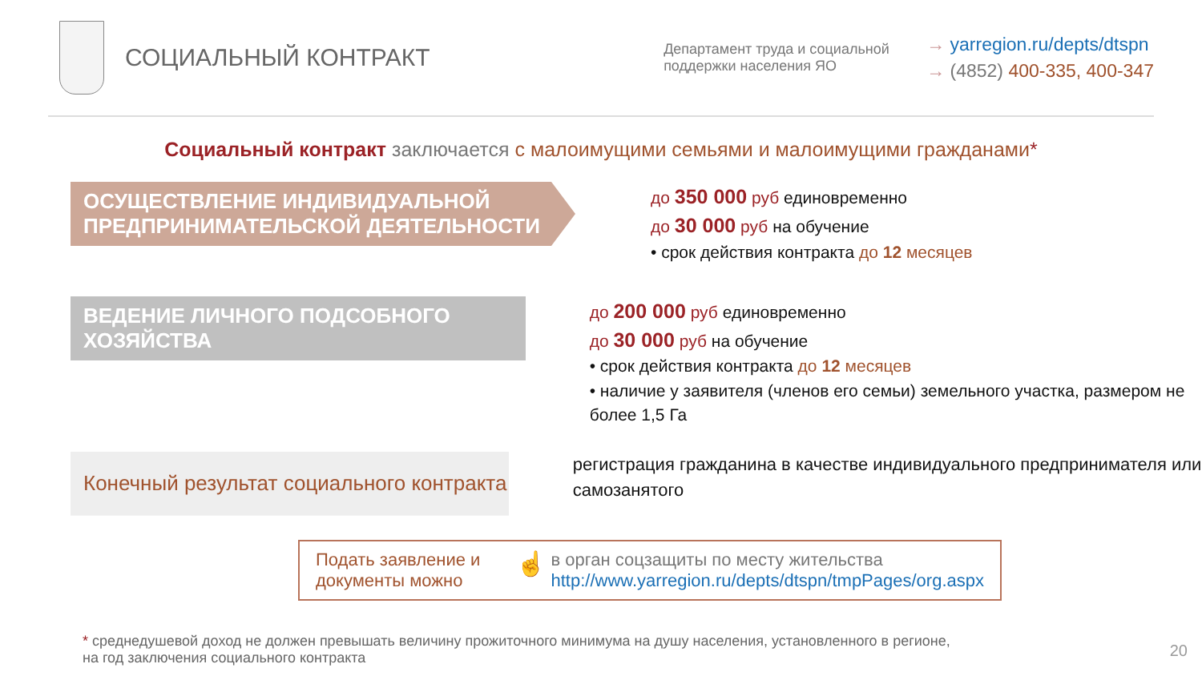СОЦИАЛЬНЫЙ КОНТРАКТ
Департамент труда и социальной поддержки населения ЯО
→ yarregion.ru/depts/dtspn
→ (4852) 400-335, 400-347
Социальный контракт заключается с малоимущими семьями и малоимущими гражданами*
ОСУЩЕСТВЛЕНИЕ ИНДИВИДУАЛЬНОЙ
ПРЕДПРИНИМАТЕЛЬСКОЙ ДЕЯТЕЛЬНОСТИ
до 350 000 руб единовременно
до 30 000 руб на обучение
• срок действия контракта до 12 месяцев
ВЕДЕНИЕ ЛИЧНОГО ПОДСОБНОГО
ХОЗЯЙСТВА
до 200 000 руб единовременно
до 30 000 руб на обучение
• срок действия контракта до 12 месяцев
• наличие у заявителя (членов его семьи) земельного участка, размером не более 1,5 Га
Конечный результат социального контракта
регистрация гражданина в качестве индивидуального предпринимателя или самозанятого
Подать заявление и документы можно
☝
в орган соцзащиты по месту жительства
http://www.yarregion.ru/depts/dtspn/tmpPages/org.aspx
* среднедушевой доход не должен превышать величину прожиточного минимума на душу населения, установленного в регионе,
на год заключения социального контракта
20